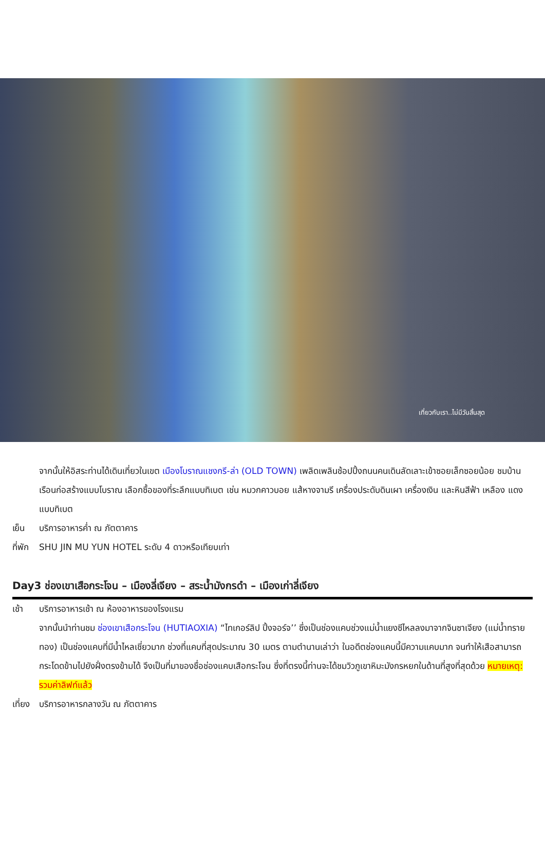เที่ยวกับเรา..ไม่มีวันสิ้นสุด
จากนั้นให้อิสระท่านได้เดินเที่ยวในเขต เมืองโบราณแชงกรี-ล่า (OLD TOWN) เพลิดเพลินช้อปปิ้งถนนคนเดินลัดเลาะเข้าซอยเล็กซอยน้อย ชมบ้านเรือนก่อสร้างแบบโบราณ เลือกซื้อของที่ระลึกแบบทิเบต เช่น หมวกคาวบอย แส้หางจามรี เครื่องประดับดินเผา เครื่องเงิน และหินสีฟ้า เหลือง แดงแบบทิเบต
เย็น บริการอาหารค่ำ ณ ภัตตาคาร
ที่พัก
SHU JIN MU YUN HOTEL ระดับ 4 ดาวหรือเทียบเท่า
Day3 ช่องเขาเสือกระโจน – เมืองลี่เจียง – สระน้ำมังกรดำ – เมืองเก่าลี่เจียง
เช้า บริการอาหารเช้า ณ ห้องอาหารของโรงแรม
จากนั้นนำท่านชม ช่องเขาเสือกระโจน (HUTIAOXIA) “ไทเกอร์ลิป ปิ้งจอร์จ’’ ซึ่งเป็นช่องแคบช่วงแม่น้ำแยงซีไหลลงมาจากจินซาเจียง (แม่น้ำทรายทอง) เป็นช่องแคบที่มีน้ำไหลเชี่ยวมาก ช่วงที่แคบที่สุดประมาณ 30 เมตร ตามตำนานเล่าว่า ในอดีตช่องแคบนี้มีความแคบมาก จนทำให้เสือสามารถกระโดดข้ามไปยังฝั่งตรงข้ามได้ จึงเป็นที่มาของชื่อช่องแคบเสือกระโจน ซึ่งที่ตรงนี้ท่านจะได้ชมวิวภูเขาหิมะมังกรหยกในด้านที่สูงที่สุดด้วย หมายเหตุ: รวมค่าลิฟท์แล้ว
เที่ยง
บริการอาหารกลางวัน ณ ภัตตาคาร